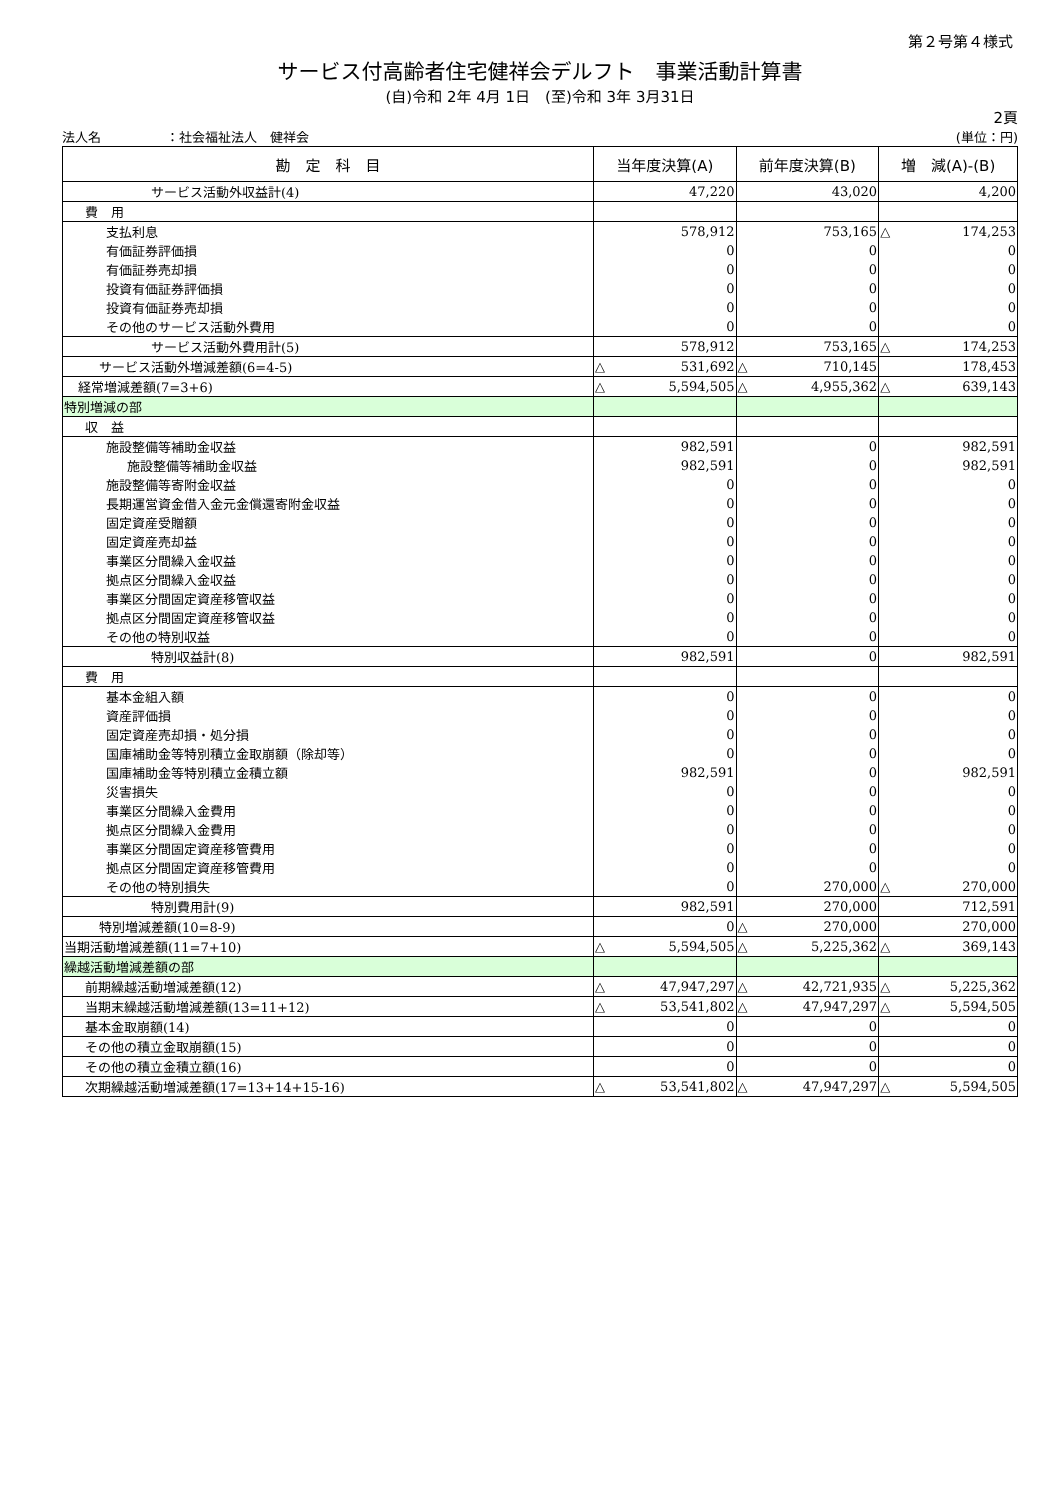第２号第４様式
サービス付高齢者住宅健祥会デルフト　事業活動計算書
(自)令和 2年 4月 1日　(至)令和 3年 3月31日
2頁
法人名　　　　　：社会福祉法人　健祥会 (単位：円)
| 勘 定 科 目 | 当年度決算(A) | 前年度決算(B) | 増 減(A)-(B) |
| --- | --- | --- | --- |
| サービス活動外収益計(4) | 47,220 | 43,020 | 4,200 |
| 費 用 | | | |
| 支払利息 | 578,912 | 753,165 | △ 174,253 |
| 有価証券評価損 | 0 | 0 | 0 |
| 有価証券売却損 | 0 | 0 | 0 |
| 投資有価証券評価損 | 0 | 0 | 0 |
| 投資有価証券売却損 | 0 | 0 | 0 |
| その他のサービス活動外費用 | 0 | 0 | 0 |
| サービス活動外費用計(5) | 578,912 | 753,165 | △ 174,253 |
| サービス活動外増減差額(6=4-5) | △ 531,692 | △ 710,145 | 178,453 |
| 経常増減差額(7=3+6) | △ 5,594,505 | △ 4,955,362 | △ 639,143 |
| 特別増減の部 | | | |
| 収 益 | | | |
| 施設整備等補助金収益 | 982,591 | 0 | 982,591 |
| 施設整備等補助金収益 | 982,591 | 0 | 982,591 |
| 施設整備等寄附金収益 | 0 | 0 | 0 |
| 長期運営資金借入金元金償還寄附金収益 | 0 | 0 | 0 |
| 固定資産受贈額 | 0 | 0 | 0 |
| 固定資産売却益 | 0 | 0 | 0 |
| 事業区分間繰入金収益 | 0 | 0 | 0 |
| 拠点区分間繰入金収益 | 0 | 0 | 0 |
| 事業区分間固定資産移管収益 | 0 | 0 | 0 |
| 拠点区分間固定資産移管収益 | 0 | 0 | 0 |
| その他の特別収益 | 0 | 0 | 0 |
| 特別収益計(8) | 982,591 | 0 | 982,591 |
| 費 用 | | | |
| 基本金組入額 | 0 | 0 | 0 |
| 資産評価損 | 0 | 0 | 0 |
| 固定資産売却損・処分損 | 0 | 0 | 0 |
| 国庫補助金等特別積立金取崩額（除却等） | 0 | 0 | 0 |
| 国庫補助金等特別積立金積立額 | 982,591 | 0 | 982,591 |
| 災害損失 | 0 | 0 | 0 |
| 事業区分間繰入金費用 | 0 | 0 | 0 |
| 拠点区分間繰入金費用 | 0 | 0 | 0 |
| 事業区分間固定資産移管費用 | 0 | 0 | 0 |
| 拠点区分間固定資産移管費用 | 0 | 0 | 0 |
| その他の特別損失 | 0 | 270,000 | △ 270,000 |
| 特別費用計(9) | 982,591 | 270,000 | 712,591 |
| 特別増減差額(10=8-9) | 0 | △ 270,000 | 270,000 |
| 当期活動増減差額(11=7+10) | △ 5,594,505 | △ 5,225,362 | △ 369,143 |
| 繰越活動増減差額の部 | | | |
| 前期繰越活動増減差額(12) | △ 47,947,297 | △ 42,721,935 | △ 5,225,362 |
| 当期末繰越活動増減差額(13=11+12) | △ 53,541,802 | △ 47,947,297 | △ 5,594,505 |
| 基本金取崩額(14) | 0 | 0 | 0 |
| その他の積立金取崩額(15) | 0 | 0 | 0 |
| その他の積立金積立額(16) | 0 | 0 | 0 |
| 次期繰越活動増減差額(17=13+14+15-16) | △ 53,541,802 | △ 47,947,297 | △ 5,594,505 |